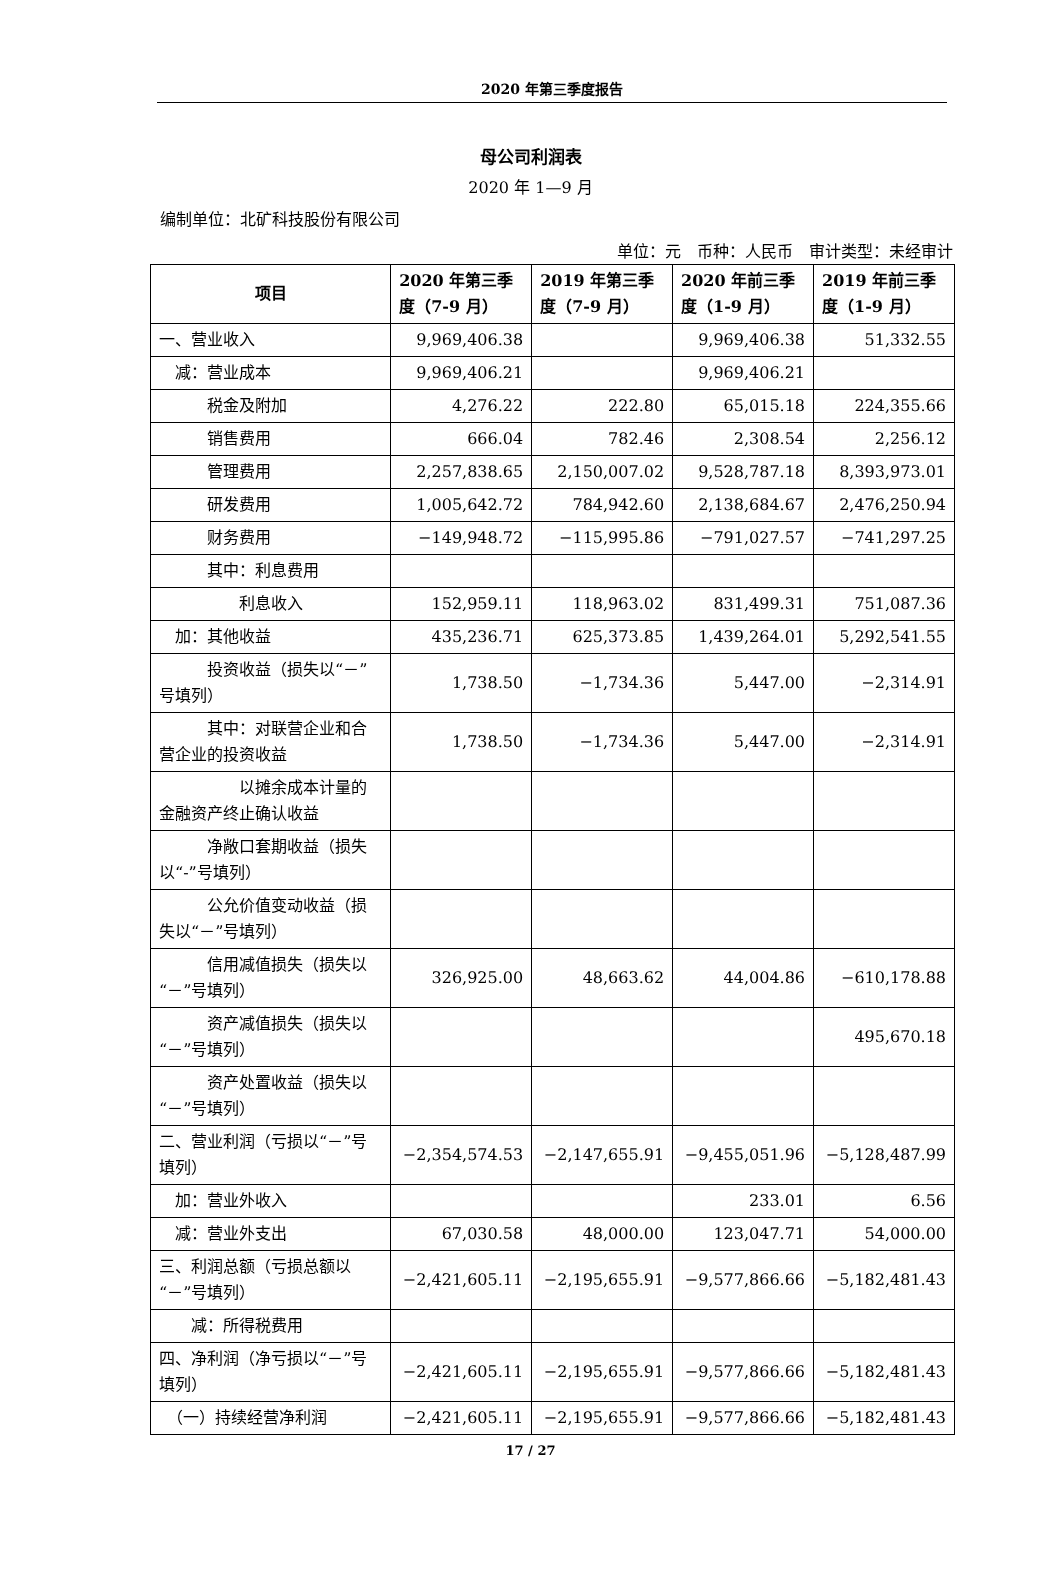2020 年第三季度报告
母公司利润表
2020 年 1—9 月
编制单位：北矿科技股份有限公司
单位：元　币种：人民币　审计类型：未经审计
| 项目 | 2020 年第三季度（7-9 月） | 2019 年第三季度（7-9 月） | 2020 年前三季度（1-9 月） | 2019 年前三季度（1-9 月） |
| --- | --- | --- | --- | --- |
| 一、营业收入 | 9,969,406.38 | | 9,969,406.38 | 51,332.55 |
| 减：营业成本 | 9,969,406.21 | | 9,969,406.21 | |
| 税金及附加 | 4,276.22 | 222.80 | 65,015.18 | 224,355.66 |
| 销售费用 | 666.04 | 782.46 | 2,308.54 | 2,256.12 |
| 管理费用 | 2,257,838.65 | 2,150,007.02 | 9,528,787.18 | 8,393,973.01 |
| 研发费用 | 1,005,642.72 | 784,942.60 | 2,138,684.67 | 2,476,250.94 |
| 财务费用 | −149,948.72 | −115,995.86 | −791,027.57 | −741,297.25 |
| 其中：利息费用 | | | | |
| 利息收入 | 152,959.11 | 118,963.02 | 831,499.31 | 751,087.36 |
| 加：其他收益 | 435,236.71 | 625,373.85 | 1,439,264.01 | 5,292,541.55 |
| 投资收益（损失以“－”号填列） | 1,738.50 | −1,734.36 | 5,447.00 | −2,314.91 |
| 其中：对联营企业和合营企业的投资收益 | 1,738.50 | −1,734.36 | 5,447.00 | −2,314.91 |
| 以摊余成本计量的金融资产终止确认收益 | | | | |
| 净敞口套期收益（损失以“-”号填列） | | | | |
| 公允价值变动收益（损失以“－”号填列） | | | | |
| 信用减值损失（损失以“－”号填列） | 326,925.00 | 48,663.62 | 44,004.86 | −610,178.88 |
| 资产减值损失（损失以“－”号填列） | | | | 495,670.18 |
| 资产处置收益（损失以“－”号填列） | | | | |
| 二、营业利润（亏损以“－”号填列） | −2,354,574.53 | −2,147,655.91 | −9,455,051.96 | −5,128,487.99 |
| 加：营业外收入 | | | 233.01 | 6.56 |
| 减：营业外支出 | 67,030.58 | 48,000.00 | 123,047.71 | 54,000.00 |
| 三、利润总额（亏损总额以“－”号填列） | −2,421,605.11 | −2,195,655.91 | −9,577,866.66 | −5,182,481.43 |
| 减：所得税费用 | | | | |
| 四、净利润（净亏损以“－”号填列） | −2,421,605.11 | −2,195,655.91 | −9,577,866.66 | −5,182,481.43 |
| （一）持续经营净利润 | −2,421,605.11 | −2,195,655.91 | −9,577,866.66 | −5,182,481.43 |
17 / 27